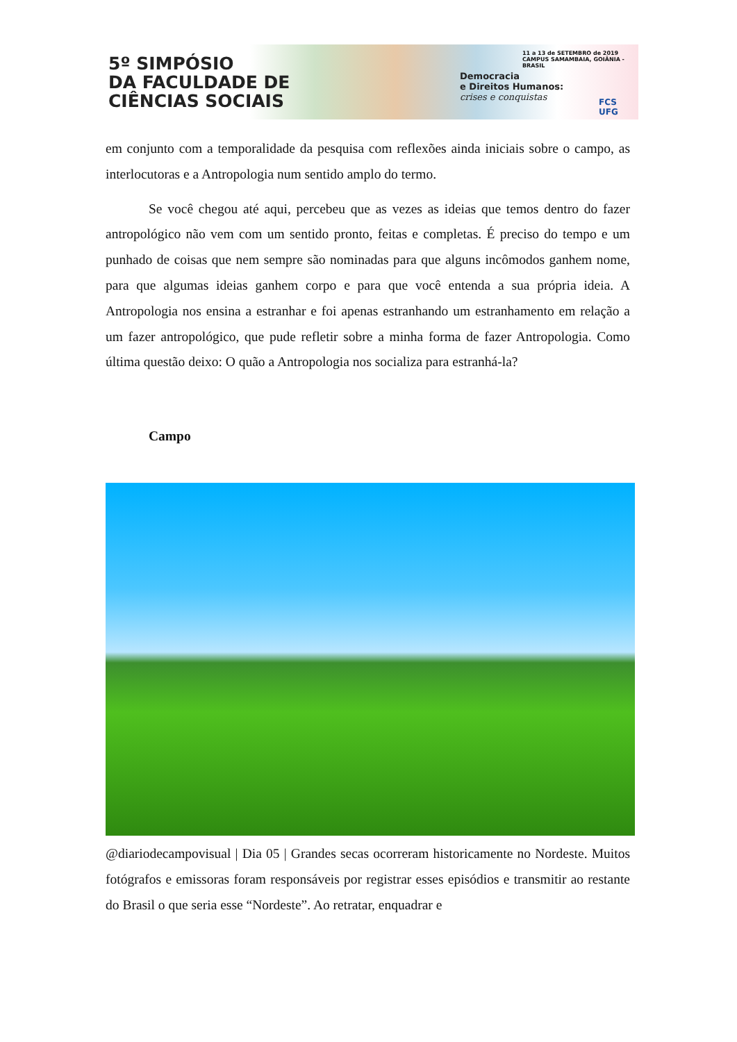5º SIMPÓSIO
DA FACULDADE DE
CIÊNCIAS SOCIAIS
11 a 13 de SETEMBRO de 2019
CAMPUS SAMAMBAIA, GOIÂNIA - BRASIL
Democracia
e Direitos Humanos:
crises e conquistas
FCS UFG
em conjunto com a temporalidade da pesquisa com reflexões ainda iniciais sobre o campo, as interlocutoras e a Antropologia num sentido amplo do termo.
Se você chegou até aqui, percebeu que as vezes as ideias que temos dentro do fazer antropológico não vem com um sentido pronto, feitas e completas. É preciso do tempo e um punhado de coisas que nem sempre são nominadas para que alguns incômodos ganhem nome, para que algumas ideias ganhem corpo e para que você entenda a sua própria ideia. A Antropologia nos ensina a estranhar e foi apenas estranhando um estranhamento em relação a um fazer antropológico, que pude refletir sobre a minha forma de fazer Antropologia. Como última questão deixo: O quão a Antropologia nos socializa para estranhá-la?
Campo
@diariodecampovisual | Dia 05 | Grandes secas ocorreram historicamente no Nordeste. Muitos fotógrafos e emissoras foram responsáveis por registrar esses episódios e transmitir ao restante do Brasil o que seria esse “Nordeste”. Ao retratar, enquadrar e